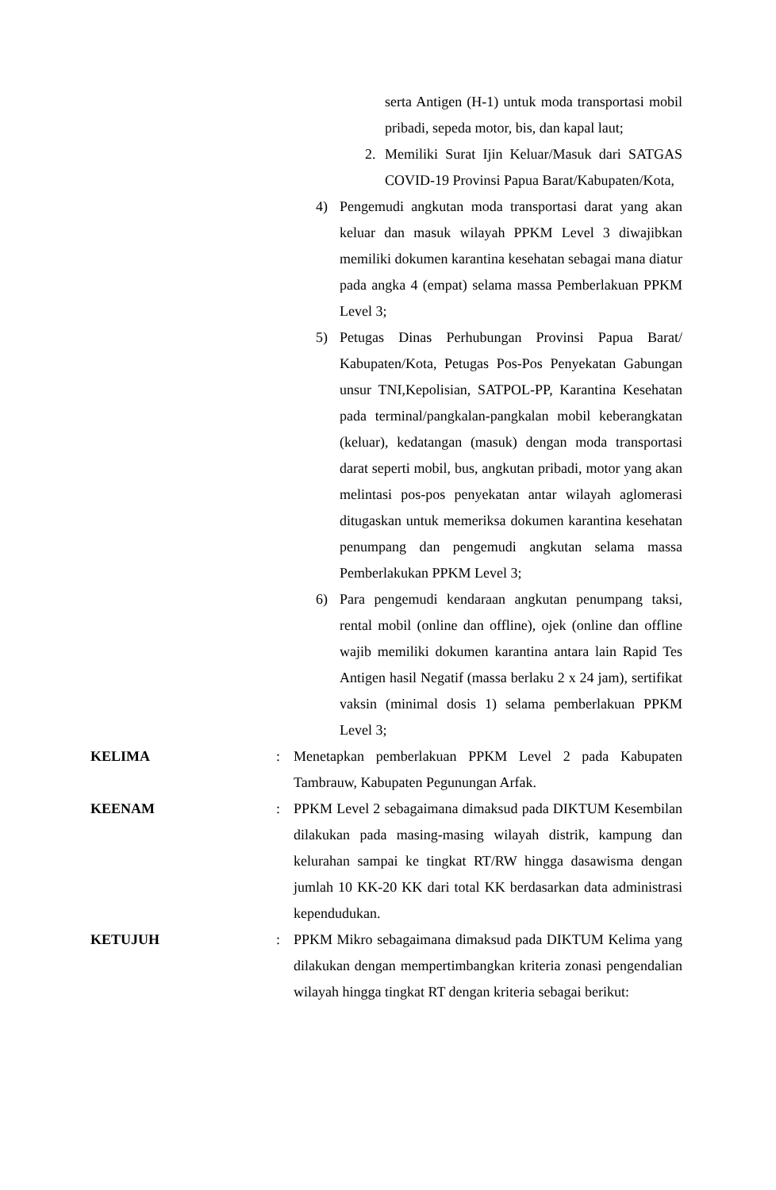serta Antigen (H-1) untuk moda transportasi mobil pribadi, sepeda motor, bis, dan kapal laut;
2. Memiliki Surat Ijin Keluar/Masuk dari SATGAS COVID-19 Provinsi Papua Barat/Kabupaten/Kota,
4) Pengemudi angkutan moda transportasi darat yang akan keluar dan masuk wilayah PPKM Level 3 diwajibkan memiliki dokumen karantina kesehatan sebagai mana diatur pada angka 4 (empat) selama massa Pemberlakuan PPKM Level 3;
5) Petugas Dinas Perhubungan Provinsi Papua Barat/ Kabupaten/Kota, Petugas Pos-Pos Penyekatan Gabungan unsur TNI,Kepolisian, SATPOL-PP, Karantina Kesehatan pada terminal/pangkalan-pangkalan mobil keberangkatan (keluar), kedatangan (masuk) dengan moda transportasi darat seperti mobil, bus, angkutan pribadi, motor yang akan melintasi pos-pos penyekatan antar wilayah aglomerasi ditugaskan untuk memeriksa dokumen karantina kesehatan penumpang dan pengemudi angkutan selama massa Pemberlakukan PPKM Level 3;
6) Para pengemudi kendaraan angkutan penumpang taksi, rental mobil (online dan offline), ojek (online dan offline wajib memiliki dokumen karantina antara lain Rapid Tes Antigen hasil Negatif (massa berlaku 2 x 24 jam), sertifikat vaksin (minimal dosis 1) selama pemberlakuan PPKM Level 3;
KELIMA : Menetapkan pemberlakuan PPKM Level 2 pada Kabupaten Tambrauw, Kabupaten Pegunungan Arfak.
KEENAM : PPKM Level 2 sebagaimana dimaksud pada DIKTUM Kesembilan dilakukan pada masing-masing wilayah distrik, kampung dan kelurahan sampai ke tingkat RT/RW hingga dasawisma dengan jumlah 10 KK-20 KK dari total KK berdasarkan data administrasi kependudukan.
KETUJUH : PPKM Mikro sebagaimana dimaksud pada DIKTUM Kelima yang dilakukan dengan mempertimbangkan kriteria zonasi pengendalian wilayah hingga tingkat RT dengan kriteria sebagai berikut: